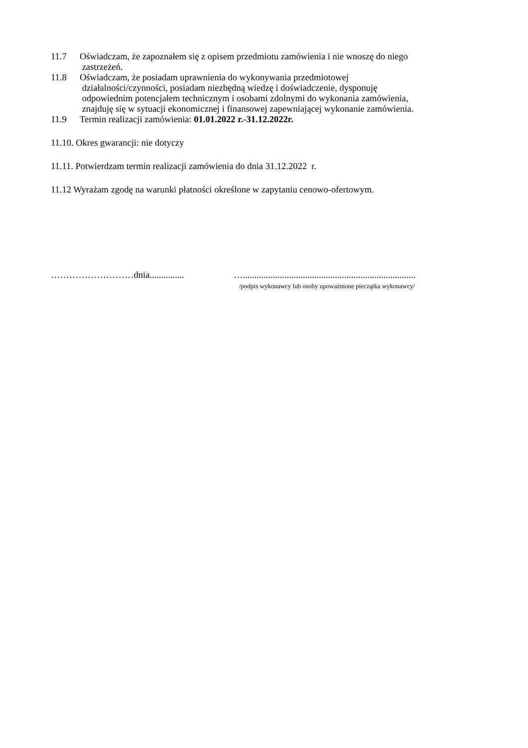11.7 Oświadczam, że zapoznałem się z opisem przedmiotu zamówienia i nie wnoszę do niego
zastrzeżeń.
11.8 Oświadczam, że posiadam uprawnienia do wykonywania przedmiotowej
działalności/czynności, posiadam niezbędną wiedzę i doświadczenie, dysponuję
odpowiednim potencjałem technicznym i osobami zdolnymi do wykonania zamówienia,
znajduję się w sytuacji ekonomicznej i finansowej zapewniającej wykonanie zamówienia.
11.9 Termin realizacji zamówienia: 01.01.2022 r.-31.12.2022r.
11.10. Okres gwarancji: nie dotyczy
11.11. Potwierdzam termin realizacji zamówienia do dnia 31.12.2022 r.
11.12 Wyrażam zgodę na warunki płatności określone w zapytaniu cenowo-ofertowym.
………………………dnia............... …...........................................................................
/podpis wykonawcy lub osoby upoważnione pieczątka wykonawcy/